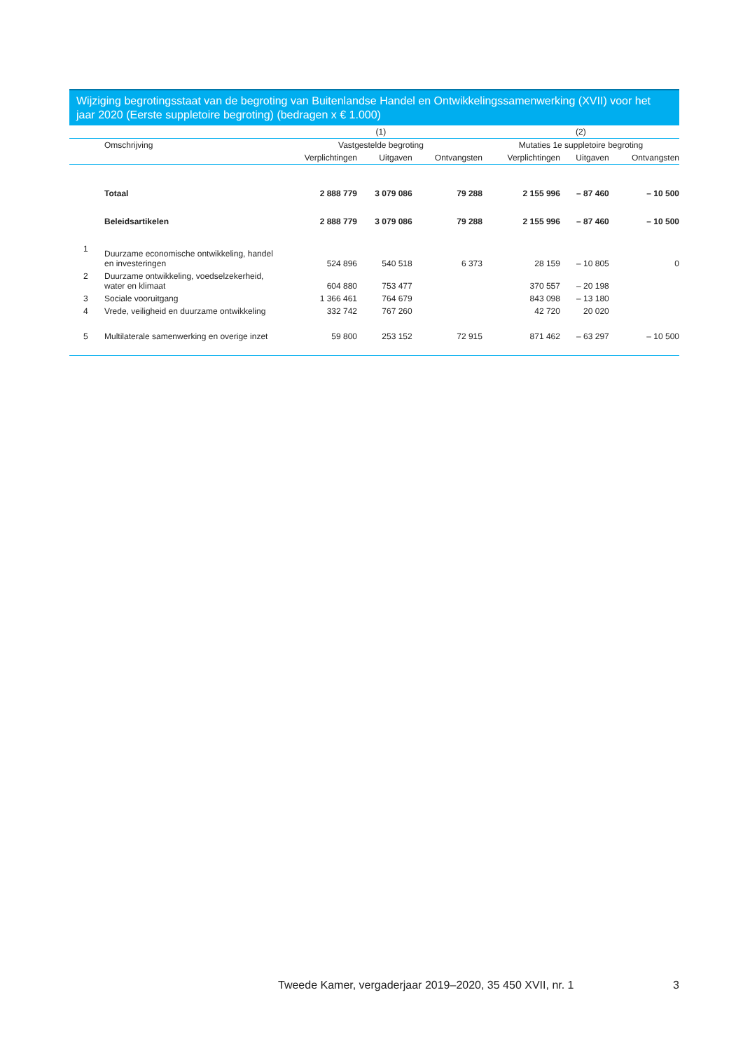Wijziging begrotingsstaat van de begroting van Buitenlandse Handel en Ontwikkelingssamenwerking (XVII) voor het jaar 2020 (Eerste suppletoire begroting) (bedragen x € 1.000)
| | | (1) | | | (2) | | |
| --- | --- | --- | --- | --- | --- | --- | --- |
| | Omschrijving | Vastgestelde begroting | | | Mutaties 1e suppletoire begroting | | |
| | | Verplichtingen | Uitgaven | Ontvangsten | Verplichtingen | Uitgaven | Ontvangsten |
| | Totaal | 2 888 779 | 3 079 086 | 79 288 | 2 155 996 | – 87 460 | – 10 500 |
| | Beleidsartikelen | 2 888 779 | 3 079 086 | 79 288 | 2 155 996 | – 87 460 | – 10 500 |
| 1 | Duurzame economische ontwikkeling, handel en investeringen | 524 896 | 540 518 | 6 373 | 28 159 | – 10 805 | 0 |
| 2 | Duurzame ontwikkeling, voedselzekerheid, water en klimaat | 604 880 | 753 477 | | 370 557 | – 20 198 | |
| 3 | Sociale vooruitgang | 1 366 461 | 764 679 | | 843 098 | – 13 180 | |
| 4 | Vrede, veiligheid en duurzame ontwikkeling | 332 742 | 767 260 | | 42 720 | 20 020 | |
| 5 | Multilaterale samenwerking en overige inzet | 59 800 | 253 152 | 72 915 | 871 462 | – 63 297 | – 10 500 |
Tweede Kamer, vergaderjaar 2019–2020, 35 450 XVII, nr. 1 3